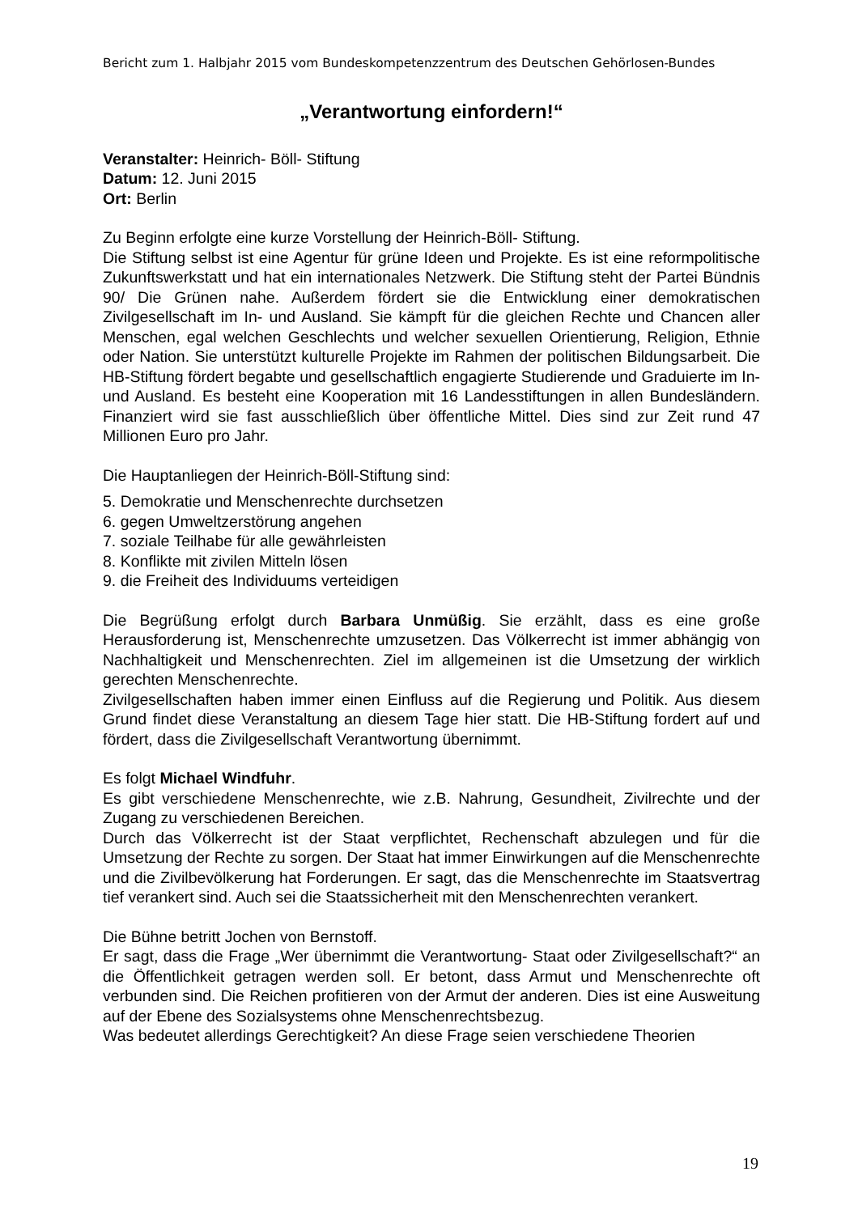Bericht zum 1. Halbjahr 2015 vom Bundeskompetenzzentrum des Deutschen Gehörlosen-Bundes
„Verantwortung einfordern!“
Veranstalter: Heinrich- Böll- Stiftung
Datum: 12. Juni 2015
Ort: Berlin
Zu Beginn erfolgte eine kurze Vorstellung der Heinrich-Böll- Stiftung.
Die Stiftung selbst ist eine Agentur für grüne Ideen und Projekte. Es ist eine reformpolitische Zukunftswerkstatt und hat ein internationales Netzwerk. Die Stiftung steht der Partei Bündnis 90/ Die Grünen nahe. Außerdem fördert sie die Entwicklung einer demokratischen Zivilgesellschaft im In- und Ausland. Sie kämpft für die gleichen Rechte und Chancen aller Menschen, egal welchen Geschlechts und welcher sexuellen Orientierung, Religion, Ethnie oder Nation. Sie unterstützt kulturelle Projekte im Rahmen der politischen Bildungsarbeit. Die HB-Stiftung fördert begabte und gesellschaftlich engagierte Studierende und Graduierte im In- und Ausland. Es besteht eine Kooperation mit 16 Landesstiftungen in allen Bundesländern. Finanziert wird sie fast ausschließlich über öffentliche Mittel. Dies sind zur Zeit rund 47 Millionen Euro pro Jahr.
Die Hauptanliegen der Heinrich-Böll-Stiftung sind:
5. Demokratie und Menschenrechte durchsetzen
6. gegen Umweltzerstörung angehen
7. soziale Teilhabe für alle gewährleisten
8. Konflikte mit zivilen Mitteln lösen
9. die Freiheit des Individuums verteidigen
Die Begrüßung erfolgt durch Barbara Unmüßig. Sie erzählt, dass es eine große Herausforderung ist, Menschenrechte umzusetzen. Das Völkerrecht ist immer abhängig von Nachhaltigkeit und Menschenrechten. Ziel im allgemeinen ist die Umsetzung der wirklich gerechten Menschenrechte.
Zivilgesellschaften haben immer einen Einfluss auf die Regierung und Politik. Aus diesem Grund findet diese Veranstaltung an diesem Tage hier statt. Die HB-Stiftung fordert auf und fördert, dass die Zivilgesellschaft Verantwortung übernimmt.
Es folgt Michael Windfuhr.
Es gibt verschiedene Menschenrechte, wie z.B. Nahrung, Gesundheit, Zivilrechte und der Zugang zu verschiedenen Bereichen.
Durch das Völkerrecht ist der Staat verpflichtet, Rechenschaft abzulegen und für die Umsetzung der Rechte zu sorgen. Der Staat hat immer Einwirkungen auf die Menschenrechte und die Zivilbevölkerung hat Forderungen. Er sagt, das die Menschenrechte im Staatsvertrag tief verankert sind. Auch sei die Staatssicherheit mit den Menschenrechten verankert.
Die Bühne betritt Jochen von Bernstoff.
Er sagt, dass die Frage „Wer übernimmt die Verantwortung- Staat oder Zivilgesellschaft?“ an die Öffentlichkeit getragen werden soll. Er betont, dass Armut und Menschenrechte oft verbunden sind. Die Reichen profitieren von der Armut der anderen. Dies ist eine Ausweitung auf der Ebene des Sozialsystems ohne Menschenrechtsbezug.
Was bedeutet allerdings Gerechtigkeit? An diese Frage seien verschiedene Theorien
19